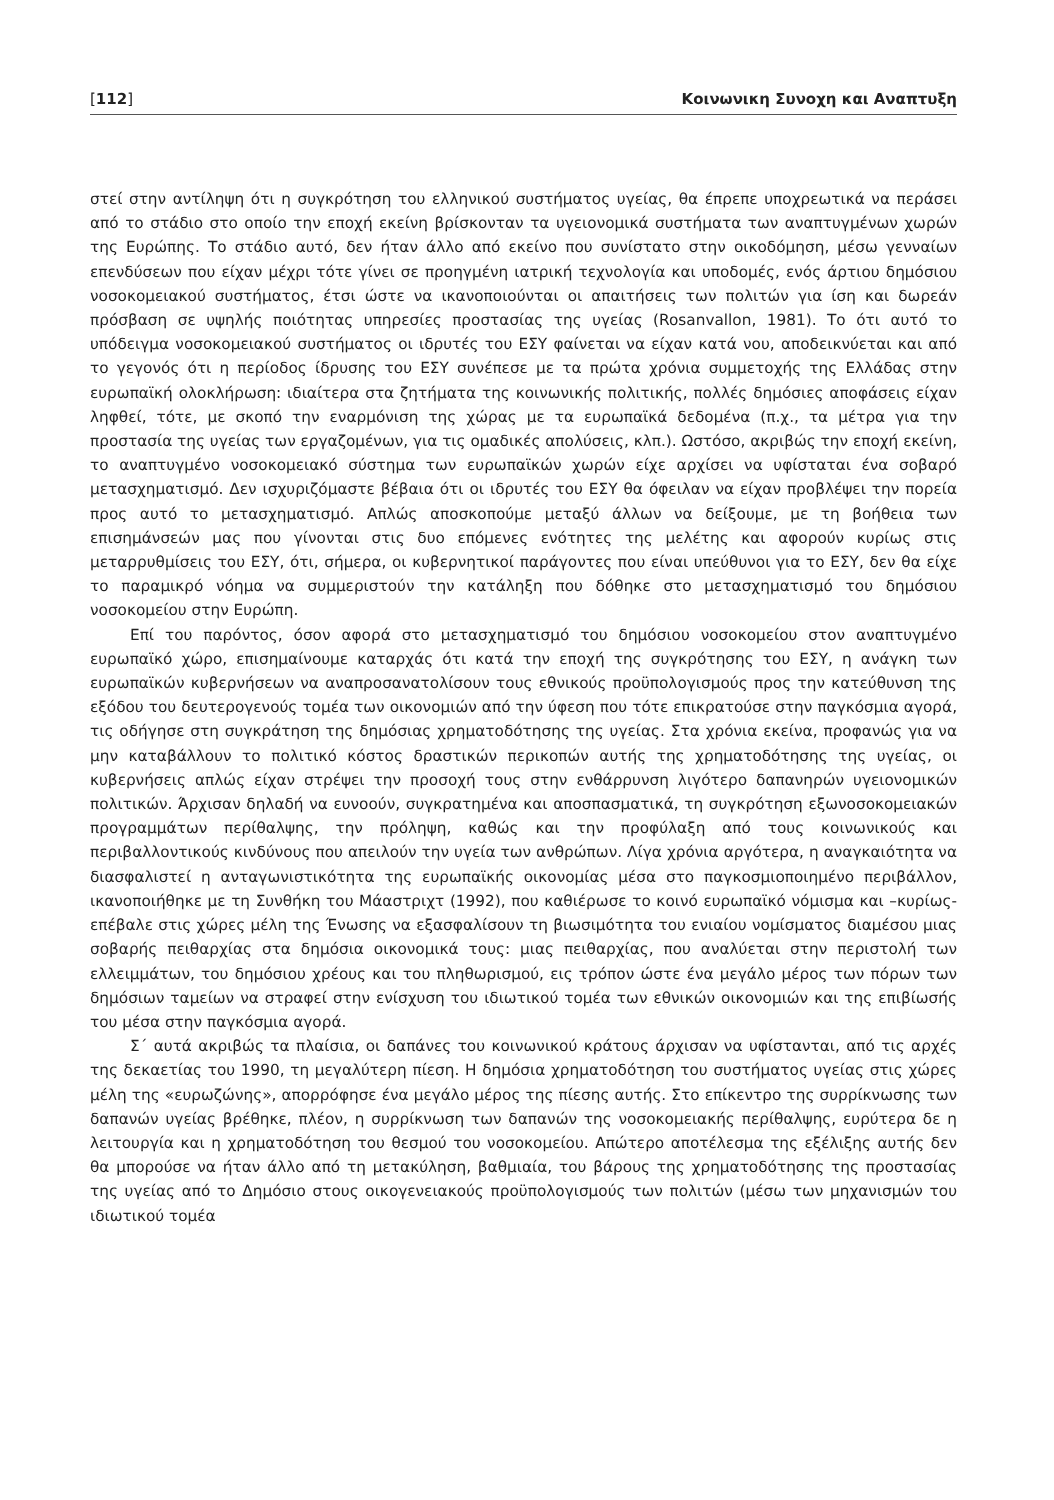[112] Κοινωνικη Συνοχη και Αναπτυξη
στεί στην αντίληψη ότι η συγκρότηση του ελληνικού συστήματος υγείας, θα έπρεπε υποχρεωτικά να περάσει από το στάδιο στο οποίο την εποχή εκείνη βρίσκονταν τα υγειονομικά συστήματα των αναπτυγμένων χωρών της Ευρώπης. Το στάδιο αυτό, δεν ήταν άλλο από εκείνο που συνίστατο στην οικοδόμηση, μέσω γενναίων επενδύσεων που είχαν μέχρι τότε γίνει σε προηγμένη ιατρική τεχνολογία και υποδομές, ενός άρτιου δημόσιου νοσοκομειακού συστήματος, έτσι ώστε να ικανοποιούνται οι απαιτήσεις των πολιτών για ίση και δωρεάν πρόσβαση σε υψηλής ποιότητας υπηρεσίες προστασίας της υγείας (Rosanvallon, 1981). Το ότι αυτό το υπόδειγμα νοσοκομειακού συστήματος οι ιδρυτές του ΕΣΥ φαίνεται να είχαν κατά νου, αποδεικνύεται και από το γεγονός ότι η περίοδος ίδρυσης του ΕΣΥ συνέπεσε με τα πρώτα χρόνια συμμετοχής της Ελλάδας στην ευρωπαϊκή ολοκλήρωση: ιδιαίτερα στα ζητήματα της κοινωνικής πολιτικής, πολλές δημόσιες αποφάσεις είχαν ληφθεί, τότε, με σκοπό την εναρμόνιση της χώρας με τα ευρωπαϊκά δεδομένα (π.χ., τα μέτρα για την προστασία της υγείας των εργαζομένων, για τις ομαδικές απολύσεις, κλπ.). Ωστόσο, ακριβώς την εποχή εκείνη, το αναπτυγμένο νοσοκομειακό σύστημα των ευρωπαϊκών χωρών είχε αρχίσει να υφίσταται ένα σοβαρό μετασχηματισμό. Δεν ισχυριζόμαστε βέβαια ότι οι ιδρυτές του ΕΣΥ θα όφειλαν να είχαν προβλέψει την πορεία προς αυτό το μετασχηματισμό. Απλώς αποσκοπούμε μεταξύ άλλων να δείξουμε, με τη βοήθεια των επισημάνσεών μας που γίνονται στις δυο επόμενες ενότητες της μελέτης και αφορούν κυρίως στις μεταρρυθμίσεις του ΕΣΥ, ότι, σήμερα, οι κυβερνητικοί παράγοντες που είναι υπεύθυνοι για το ΕΣΥ, δεν θα είχε το παραμικρό νόημα να συμμεριστούν την κατάληξη που δόθηκε στο μετασχηματισμό του δημόσιου νοσοκομείου στην Ευρώπη.
Επί του παρόντος, όσον αφορά στο μετασχηματισμό του δημόσιου νοσοκομείου στον αναπτυγμένο ευρωπαϊκό χώρο, επισημαίνουμε καταρχάς ότι κατά την εποχή της συγκρότησης του ΕΣΥ, η ανάγκη των ευρωπαϊκών κυβερνήσεων να αναπροσανατολίσουν τους εθνικούς προϋπολογισμούς προς την κατεύθυνση της εξόδου του δευτερογενούς τομέα των οικονομιών από την ύφεση που τότε επικρατούσε στην παγκόσμια αγορά, τις οδήγησε στη συγκράτηση της δημόσιας χρηματοδότησης της υγείας. Στα χρόνια εκείνα, προφανώς για να μην καταβάλλουν το πολιτικό κόστος δραστικών περικοπών αυτής της χρηματοδότησης της υγείας, οι κυβερνήσεις απλώς είχαν στρέψει την προσοχή τους στην ενθάρρυνση λιγότερο δαπανηρών υγειονομικών πολιτικών. Άρχισαν δηλαδή να ευνοούν, συγκρατημένα και αποσπασματικά, τη συγκρότηση εξωνοσοκομειακών προγραμμάτων περίθαλψης, την πρόληψη, καθώς και την προφύλαξη από τους κοινωνικούς και περιβαλλοντικούς κινδύνους που απειλούν την υγεία των ανθρώπων. Λίγα χρόνια αργότερα, η αναγκαιότητα να διασφαλιστεί η ανταγωνιστικότητα της ευρωπαϊκής οικονομίας μέσα στο παγκοσμιοποιημένο περιβάλλον, ικανοποιήθηκε με τη Συνθήκη του Μάαστριχτ (1992), που καθιέρωσε το κοινό ευρωπαϊκό νόμισμα και –κυρίως- επέβαλε στις χώρες μέλη της Ένωσης να εξασφαλίσουν τη βιωσιμότητα του ενιαίου νομίσματος διαμέσου μιας σοβαρής πειθαρχίας στα δημόσια οικονομικά τους: μιας πειθαρχίας, που αναλύεται στην περιστολή των ελλειμμάτων, του δημόσιου χρέους και του πληθωρισμού, εις τρόπον ώστε ένα μεγάλο μέρος των πόρων των δημόσιων ταμείων να στραφεί στην ενίσχυση του ιδιωτικού τομέα των εθνικών οικονομιών και της επιβίωσής του μέσα στην παγκόσμια αγορά.
Σ΄ αυτά ακριβώς τα πλαίσια, οι δαπάνες του κοινωνικού κράτους άρχισαν να υφίστανται, από τις αρχές της δεκαετίας του 1990, τη μεγαλύτερη πίεση. Η δημόσια χρηματοδότηση του συστήματος υγείας στις χώρες μέλη της «ευρωζώνης», απορρόφησε ένα μεγάλο μέρος της πίεσης αυτής. Στο επίκεντρο της συρρίκνωσης των δαπανών υγείας βρέθηκε, πλέον, η συρρίκνωση των δαπανών της νοσοκομειακής περίθαλψης, ευρύτερα δε η λειτουργία και η χρηματοδότηση του θεσμού του νοσοκομείου. Απώτερο αποτέλεσμα της εξέλιξης αυτής δεν θα μπορούσε να ήταν άλλο από τη μετακύληση, βαθμιαία, του βάρους της χρηματοδότησης της προστασίας της υγείας από το Δημόσιο στους οικογενειακούς προϋπολογισμούς των πολιτών (μέσω των μηχανισμών του ιδιωτικού τομέα